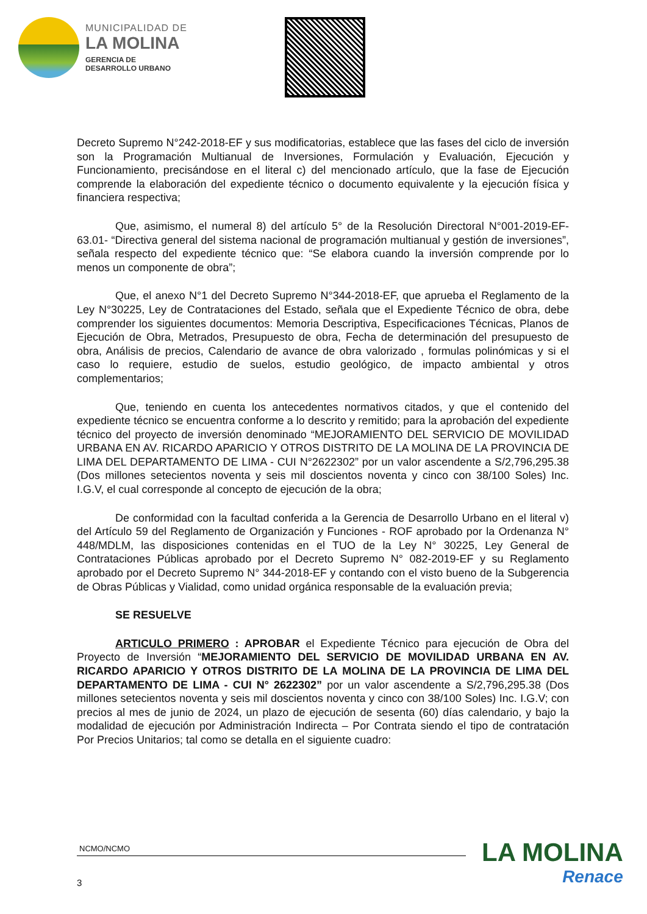MUNICIPALIDAD DE
LA MOLINA
GERENCIA DE
DESARROLLO URBANO
Decreto Supremo N°242-2018-EF y sus modificatorias, establece que las fases del ciclo de inversión son la Programación Multianual de Inversiones, Formulación y Evaluación, Ejecución y Funcionamiento, precisándose en el literal c) del mencionado artículo, que la fase de Ejecución comprende la elaboración del expediente técnico o documento equivalente y la ejecución física y financiera respectiva;
Que, asimismo, el numeral 8) del artículo 5° de la Resolución Directoral N°001-2019-EF-63.01- “Directiva general del sistema nacional de programación multianual y gestión de inversiones”, señala respecto del expediente técnico que: “Se elabora cuando la inversión comprende por lo menos un componente de obra”;
Que, el anexo N°1 del Decreto Supremo N°344-2018-EF, que aprueba el Reglamento de la Ley N°30225, Ley de Contrataciones del Estado, señala que el Expediente Técnico de obra, debe comprender los siguientes documentos: Memoria Descriptiva, Especificaciones Técnicas, Planos de Ejecución de Obra, Metrados, Presupuesto de obra, Fecha de determinación del presupuesto de obra, Análisis de precios, Calendario de avance de obra valorizado , formulas polinómicas y si el caso lo requiere, estudio de suelos, estudio geológico, de impacto ambiental y otros complementarios;
Que, teniendo en cuenta los antecedentes normativos citados, y que el contenido del expediente técnico se encuentra conforme a lo descrito y remitido; para la aprobación del expediente técnico del proyecto de inversión denominado “MEJORAMIENTO DEL SERVICIO DE MOVILIDAD URBANA EN AV. RICARDO APARICIO Y OTROS DISTRITO DE LA MOLINA DE LA PROVINCIA DE LIMA DEL DEPARTAMENTO DE LIMA - CUI N°2622302” por un valor ascendente a S/2,796,295.38 (Dos millones setecientos noventa y seis mil doscientos noventa y cinco con 38/100 Soles) Inc. I.G.V, el cual corresponde al concepto de ejecución de la obra;
De conformidad con la facultad conferida a la Gerencia de Desarrollo Urbano en el literal v) del Artículo 59 del Reglamento de Organización y Funciones - ROF aprobado por la Ordenanza N° 448/MDLM, las disposiciones contenidas en el TUO de la Ley N° 30225, Ley General de Contrataciones Públicas aprobado por el Decreto Supremo N° 082-2019-EF y su Reglamento aprobado por el Decreto Supremo N° 344-2018-EF y contando con el visto bueno de la Subgerencia de Obras Públicas y Vialidad, como unidad orgánica responsable de la evaluación previa;
SE RESUELVE
ARTICULO PRIMERO : APROBAR el Expediente Técnico para ejecución de Obra del Proyecto de Inversión “MEJORAMIENTO DEL SERVICIO DE MOVILIDAD URBANA EN AV. RICARDO APARICIO Y OTROS DISTRITO DE LA MOLINA DE LA PROVINCIA DE LIMA DEL DEPARTAMENTO DE LIMA - CUI N° 2622302” por un valor ascendente a S/2,796,295.38 (Dos millones setecientos noventa y seis mil doscientos noventa y cinco con 38/100 Soles) Inc. I.G.V; con precios al mes de junio de 2024, un plazo de ejecución de sesenta (60) días calendario, y bajo la modalidad de ejecución por Administración Indirecta – Por Contrata siendo el tipo de contratación Por Precios Unitarios; tal como se detalla en el siguiente cuadro:
NCMO/NCMO
3
LA MOLINA
Renace